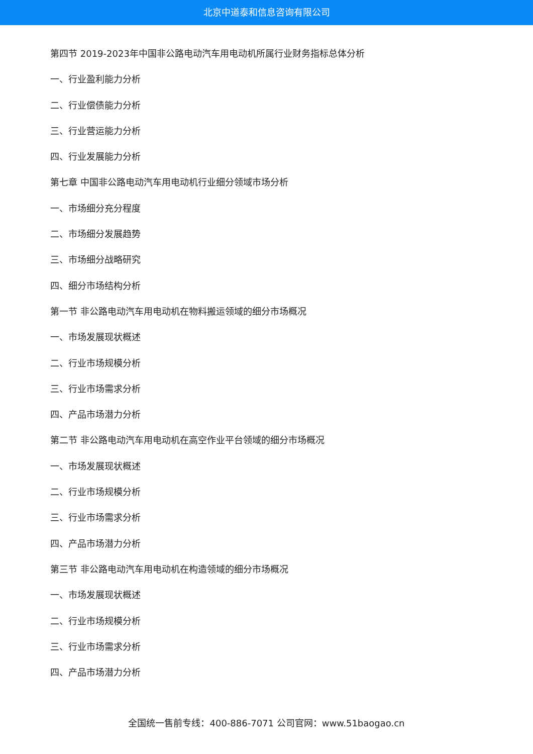北京中道泰和信息咨询有限公司
第四节 2019-2023年中国非公路电动汽车用电动机所属行业财务指标总体分析
一、行业盈利能力分析
二、行业偿债能力分析
三、行业营运能力分析
四、行业发展能力分析
第七章 中国非公路电动汽车用电动机行业细分领域市场分析
一、市场细分充分程度
二、市场细分发展趋势
三、市场细分战略研究
四、细分市场结构分析
第一节 非公路电动汽车用电动机在物料搬运领域的细分市场概况
一、市场发展现状概述
二、行业市场规模分析
三、行业市场需求分析
四、产品市场潜力分析
第二节 非公路电动汽车用电动机在高空作业平台领域的细分市场概况
一、市场发展现状概述
二、行业市场规模分析
三、行业市场需求分析
四、产品市场潜力分析
第三节 非公路电动汽车用电动机在构造领域的细分市场概况
一、市场发展现状概述
二、行业市场规模分析
三、行业市场需求分析
四、产品市场潜力分析
全国统一售前专线：400-886-7071 公司官网：www.51baogao.cn